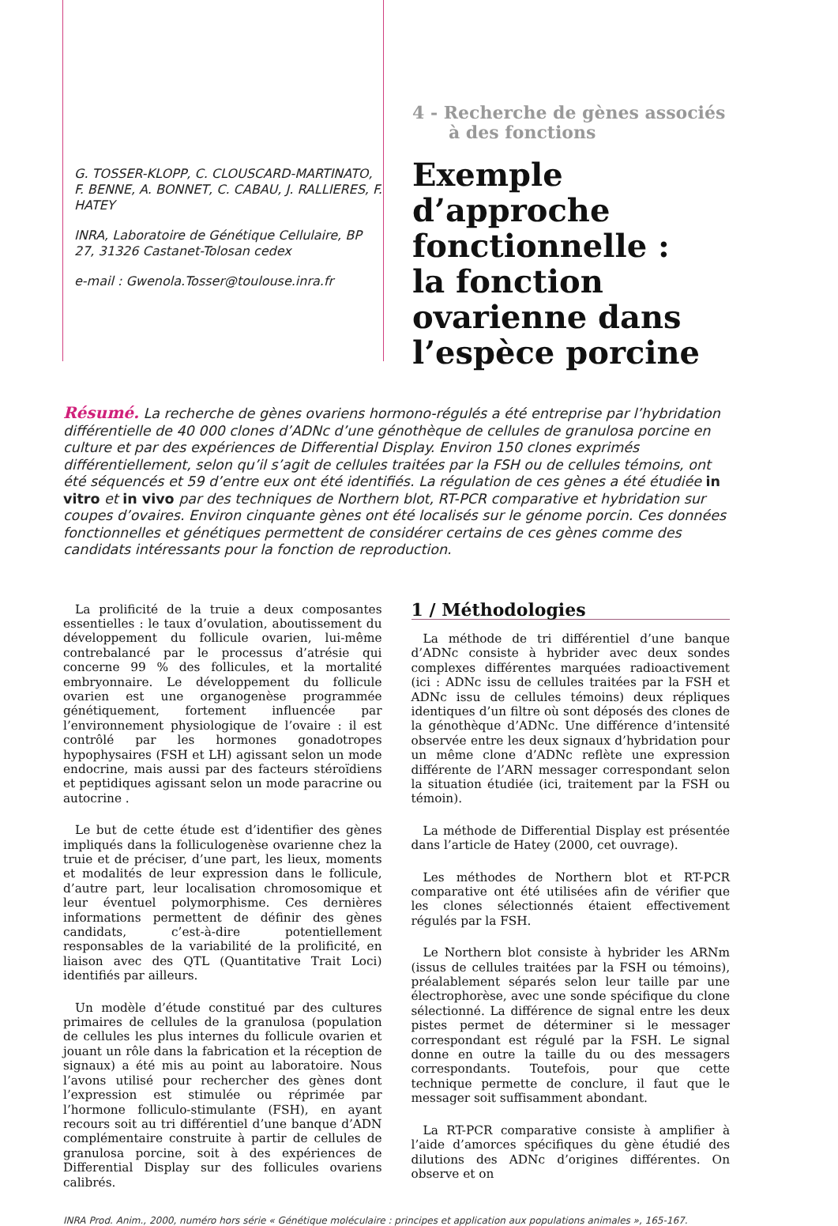G. TOSSER-KLOPP, C. CLOUSCARD-MARTINATO, F. BENNE, A. BONNET, C. CABAU, J. RALLIERES, F. HATEY
INRA, Laboratoire de Génétique Cellulaire, BP 27, 31326 Castanet-Tolosan cedex
e-mail : Gwenola.Tosser@toulouse.inra.fr
4 - Recherche de gènes associés
à des fonctions
Exemple d’approche fonctionnelle :
la fonction ovarienne dans l’espèce porcine
Résumé. La recherche de gènes ovariens hormono-régulés a été entreprise par l’hybridation différentielle de 40 000 clones d’ADNc d’une génothèque de cellules de granulosa porcine en culture et par des expériences de Differential Display. Environ 150 clones exprimés différentiellement, selon qu’il s’agit de cellules traitées par la FSH ou de cellules témoins, ont été séquencés et 59 d’entre eux ont été identifiés. La régulation de ces gènes a été étudiée in vitro et in vivo par des techniques de Northern blot, RT-PCR comparative et hybridation sur coupes d’ovaires. Environ cinquante gènes ont été localisés sur le génome porcin. Ces données fonctionnelles et génétiques permettent de considérer certains de ces gènes comme des candidats intéressants pour la fonction de reproduction.
La prolificité de la truie a deux composantes essentielles : le taux d’ovulation, aboutissement du développement du follicule ovarien, lui-même contrebalancé par le processus d’atrésie qui concerne 99 % des follicules, et la mortalité embryonnaire. Le développement du follicule ovarien est une organogenèse programmée génétiquement, fortement influencée par l’environnement physiologique de l’ovaire : il est contrôlé par les hormones gonadotropes hypophysaires (FSH et LH) agissant selon un mode endocrine, mais aussi par des facteurs stéroïdiens et peptidiques agissant selon un mode paracrine ou autocrine .
Le but de cette étude est d’identifier des gènes impliqués dans la folliculogenèse ovarienne chez la truie et de préciser, d’une part, les lieux, moments et modalités de leur expression dans le follicule, d’autre part, leur localisation chromosomique et leur éventuel polymorphisme. Ces dernières informations permettent de définir des gènes candidats, c’est-à-dire potentiellement responsables de la variabilité de la prolificité, en liaison avec des QTL (Quantitative Trait Loci) identifiés par ailleurs.
Un modèle d’étude constitué par des cultures primaires de cellules de la granulosa (population de cellules les plus internes du follicule ovarien et jouant un rôle dans la fabrication et la réception de signaux) a été mis au point au laboratoire. Nous l’avons utilisé pour rechercher des gènes dont l’expression est stimulée ou réprimée par l’hormone folliculo-stimulante (FSH), en ayant recours soit au tri différentiel d’une banque d’ADN complémentaire construite à partir de cellules de granulosa porcine, soit à des expériences de Differential Display sur des follicules ovariens calibrés.
1 / Méthodologies
La méthode de tri différentiel d’une banque d’ADNc consiste à hybrider avec deux sondes complexes différentes marquées radioactivement (ici : ADNc issu de cellules traitées par la FSH et ADNc issu de cellules témoins) deux répliques identiques d’un filtre où sont déposés des clones de la génothèque d’ADNc. Une différence d’intensité observée entre les deux signaux d’hybridation pour un même clone d’ADNc reflète une expression différente de l’ARN messager correspondant selon la situation étudiée (ici, traitement par la FSH ou témoin).
La méthode de Differential Display est présentée dans l’article de Hatey (2000, cet ouvrage).
Les méthodes de Northern blot et RT-PCR comparative ont été utilisées afin de vérifier que les clones sélectionnés étaient effectivement régulés par la FSH.
Le Northern blot consiste à hybrider les ARNm (issus de cellules traitées par la FSH ou témoins), préalablement séparés selon leur taille par une électrophorèse, avec une sonde spécifique du clone sélectionné. La différence de signal entre les deux pistes permet de déterminer si le messager correspondant est régulé par la FSH. Le signal donne en outre la taille du ou des messagers correspondants. Toutefois, pour que cette technique permette de conclure, il faut que le messager soit suffisamment abondant.
La RT-PCR comparative consiste à amplifier à l’aide d’amorces spécifiques du gène étudié des dilutions des ADNc d’origines différentes. On observe et on
INRA Prod. Anim., 2000, numéro hors série « Génétique moléculaire : principes et application aux populations animales », 165-167.